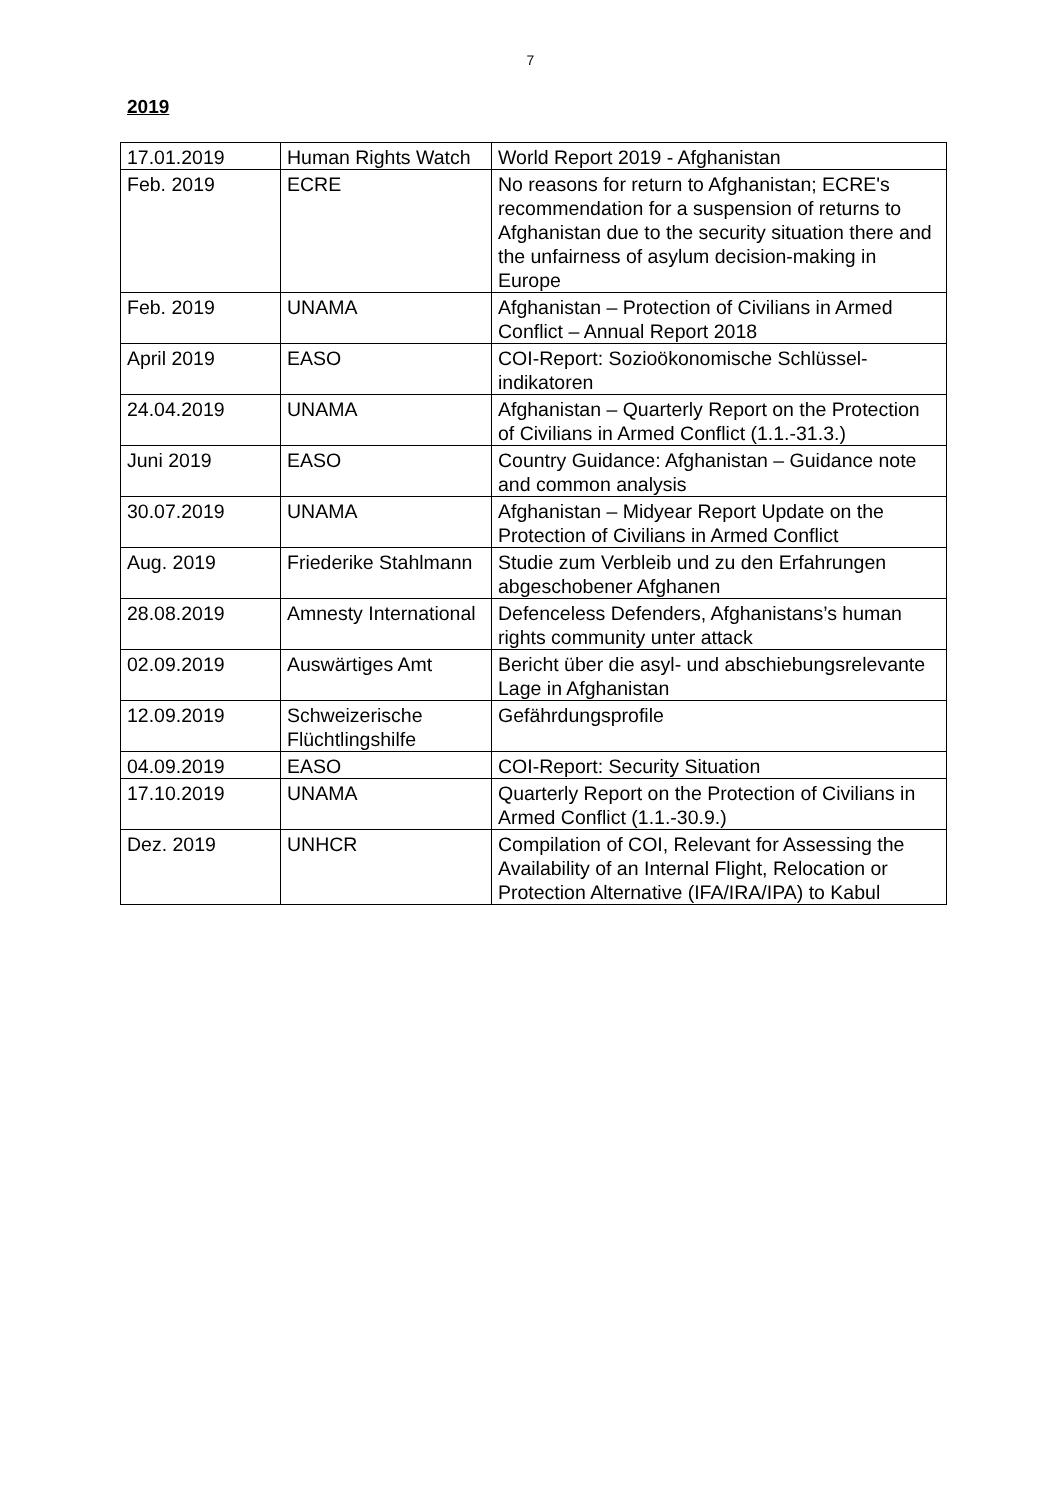7
2019
| 17.01.2019 | Human Rights Watch | World Report 2019 - Afghanistan |
| Feb. 2019 | ECRE | No reasons for return to Afghanistan; ECRE's recommendation for a suspension of returns to Afghanistan due to the security situation there and the unfairness of asylum decision-making in Europe |
| Feb. 2019 | UNAMA | Afghanistan – Protection of Civilians in Armed Conflict – Annual Report 2018 |
| April 2019 | EASO | COI-Report: Sozioökonomische Schlüssel-indikatoren |
| 24.04.2019 | UNAMA | Afghanistan – Quarterly Report on the Protection of Civilians in Armed Conflict (1.1.-31.3.) |
| Juni 2019 | EASO | Country Guidance: Afghanistan – Guidance note and common analysis |
| 30.07.2019 | UNAMA | Afghanistan – Midyear Report Update on the Protection of Civilians in Armed Conflict |
| Aug. 2019 | Friederike Stahlmann | Studie zum Verbleib und zu den Erfahrungen abgeschobener Afghanen |
| 28.08.2019 | Amnesty International | Defenceless Defenders, Afghanistans’s human rights community unter attack |
| 02.09.2019 | Auswärtiges Amt | Bericht über die asyl- und abschiebungsrelevante Lage in Afghanistan |
| 12.09.2019 | Schweizerische Flüchtlingshilfe | Gefährdungsprofile |
| 04.09.2019 | EASO | COI-Report: Security Situation |
| 17.10.2019 | UNAMA | Quarterly Report on the Protection of Civilians in Armed Conflict (1.1.-30.9.) |
| Dez. 2019 | UNHCR | Compilation of COI, Relevant for Assessing the Availability of an Internal Flight, Relocation or Protection Alternative (IFA/IRA/IPA) to Kabul |